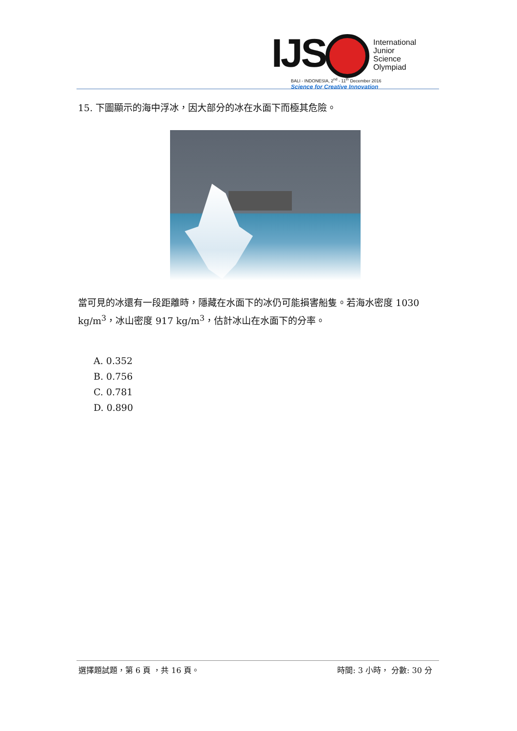IJS
International
Junior
Science
Olympiad
BALI - INDONESIA, 2<sup>nd</sup> - 11<sup>th</sup> December 2016
Science for Creative Innovation
15. 下圖顯示的海中浮冰，因大部分的冰在水面下而極其危險。
當可見的冰還有一段距離時，隱藏在水面下的冰仍可能損害船隻。若海水密度 1030 kg/m<sup>3</sup>，冰山密度 917 kg/m<sup>3</sup>，估計冰山在水面下的分率。
A. 0.352
B. 0.756
C. 0.781
D. 0.890
選擇題試題，第 6 頁 ，共 16 頁。 時間: 3 小時， 分數: 30 分